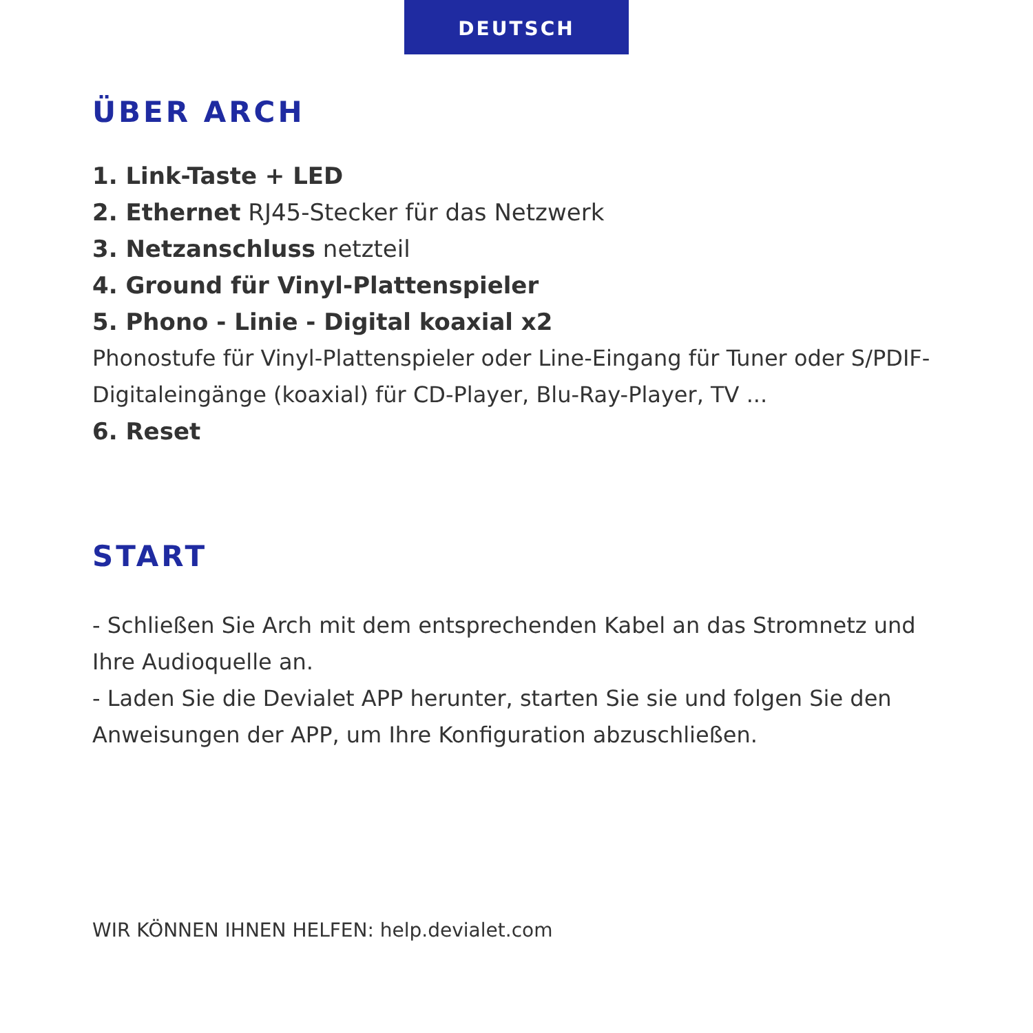DEUTSCH
ÜBER ARCH
1. Link-Taste + LED
2. Ethernet RJ45-Stecker für das Netzwerk
3. Netzanschluss netzteil
4. Ground für Vinyl-Plattenspieler
5. Phono - Linie - Digital koaxial x2
Phonostufe für Vinyl-Plattenspieler oder Line-Eingang für Tuner oder S/PDIF-Digitaleingänge (koaxial) für CD-Player, Blu-Ray-Player, TV ...
6. Reset
START
- Schließen Sie Arch mit dem entsprechenden Kabel an das Stromnetz und Ihre Audioquelle an.
- Laden Sie die Devialet APP herunter, starten Sie sie und folgen Sie den Anweisungen der APP, um Ihre Konfiguration abzuschließen.
WIR KÖNNEN IHNEN HELFEN: help.devialet.com